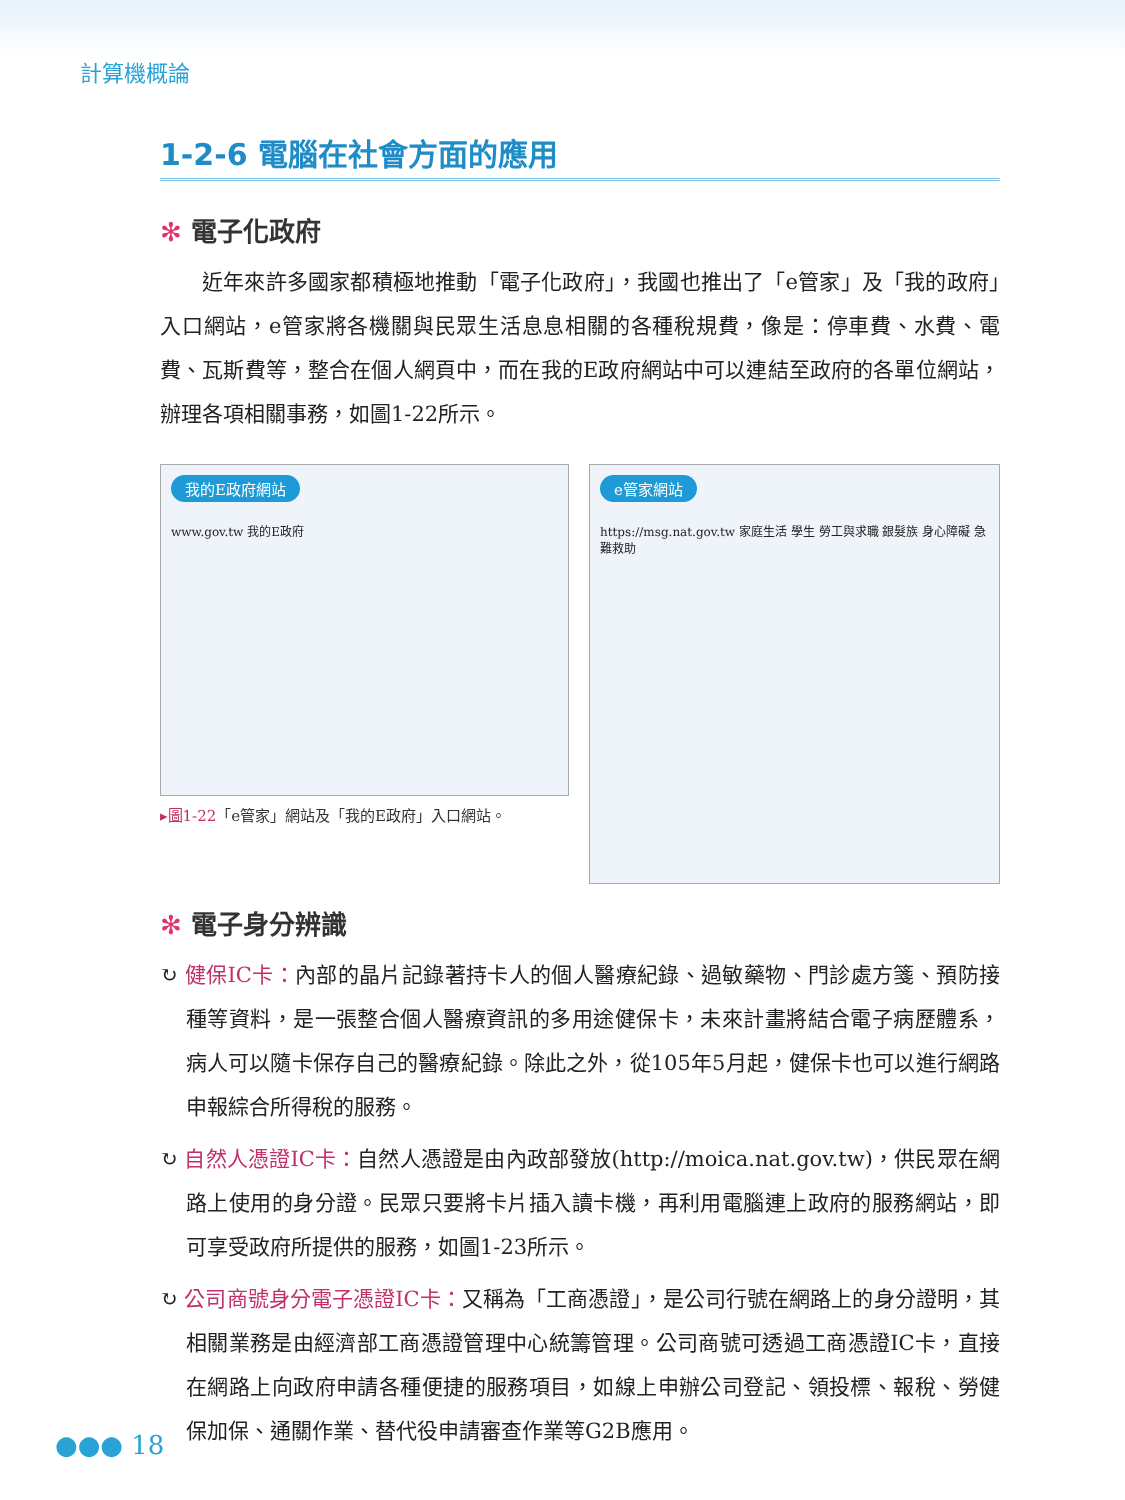計算機概論
1-2-6 電腦在社會方面的應用
✻ 電子化政府
近年來許多國家都積極地推動「電子化政府」，我國也推出了「e管家」及「我的政府」入口網站，e管家將各機關與民眾生活息息相關的各種稅規費，像是：停車費、水費、電費、瓦斯費等，整合在個人網頁中，而在我的E政府網站中可以連結至政府的各單位網站，辦理各項相關事務，如圖1-22所示。
我的E政府網站
www.gov.tw 我的E政府
▸圖1-22「e管家」網站及「我的E政府」入口網站。
e管家網站
https://msg.nat.gov.tw 家庭生活 學生 勞工與求職 銀髮族 身心障礙 急難救助
✻ 電子身分辨識
↻ 健保IC卡：內部的晶片記錄著持卡人的個人醫療紀錄、過敏藥物、門診處方箋、預防接種等資料，是一張整合個人醫療資訊的多用途健保卡，未來計畫將結合電子病歷體系，病人可以隨卡保存自己的醫療紀錄。除此之外，從105年5月起，健保卡也可以進行網路申報綜合所得稅的服務。
↻ 自然人憑證IC卡：自然人憑證是由內政部發放(http://moica.nat.gov.tw)，供民眾在網路上使用的身分證。民眾只要將卡片插入讀卡機，再利用電腦連上政府的服務網站，即可享受政府所提供的服務，如圖1-23所示。
↻ 公司商號身分電子憑證IC卡：又稱為「工商憑證」，是公司行號在網路上的身分證明，其相關業務是由經濟部工商憑證管理中心統籌管理。公司商號可透過工商憑證IC卡，直接在網路上向政府申請各種便捷的服務項目，如線上申辦公司登記、領投標、報稅、勞健保加保、通關作業、替代役申請審查作業等G2B應用。
●●● 18